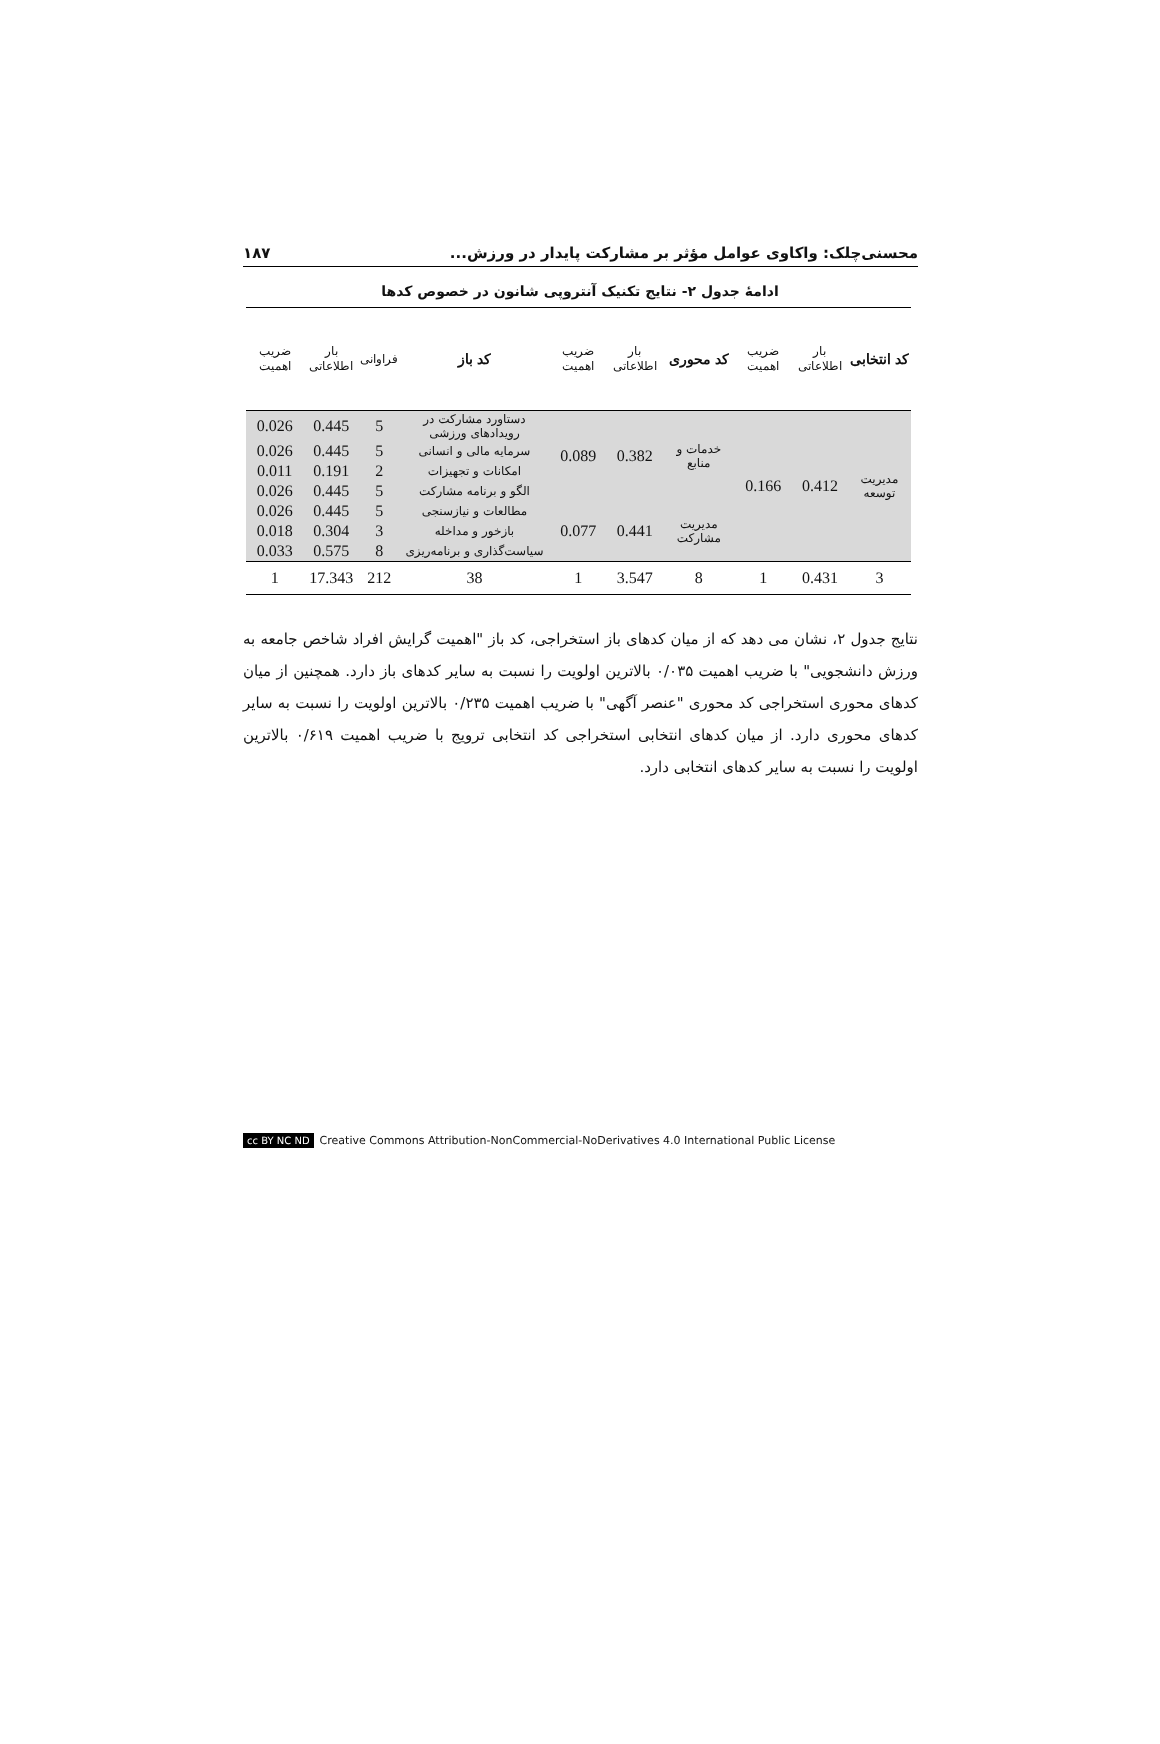محسنی‌چلک: واکاوی عوامل مؤثر بر مشارکت پایدار در ورزش... ۱۸۷
ادامهٔ جدول ۲- نتایج تکنیک آنتروپی شانون در خصوص کدها
| کد انتخابی | بار اطلاعاتی | ضریب اهمیت | کد محوری | بار اطلاعاتی | ضریب اهمیت | کد باز | فراوانی | بار اطلاعاتی | ضریب اهمیت |
| --- | --- | --- | --- | --- | --- | --- | --- | --- | --- |
| مدیریت توسعه | 0.412 | 0.166 | خدمات و منابع | 0.382 | 0.089 | دستاورد مشارکت در رویدادهای ورزشی | 5 | 0.445 | 0.026 |
| | | | | | | سرمایه مالی و انسانی | 5 | 0.445 | 0.026 |
| | | | | | | امکانات و تجهیزات | 2 | 0.191 | 0.011 |
| | | | | | | الگو و برنامه مشارکت | 5 | 0.445 | 0.026 |
| | | | مدیریت مشارکت | 0.441 | 0.077 | مطالعات و نیازسنجی | 5 | 0.445 | 0.026 |
| | | | | | | بازخور و مداخله | 3 | 0.304 | 0.018 |
| | | | | | | سیاست‌گذاری و برنامه‌ریزی | 8 | 0.575 | 0.033 |
| 3 | 0.431 | 1 | 8 | 3.547 | 1 | 38 | 212 | 17.343 | 1 |
نتایج جدول ۲، نشان می دهد که از میان کدهای باز استخراجی، کد باز "اهمیت گرایش افراد شاخص جامعه به ورزش دانشجویی" با ضریب اهمیت ۰/۰۳۵ بالاترین اولویت را نسبت به سایر کدهای باز دارد. همچنین از میان کدهای محوری استخراجی کد محوری "عنصر آگهی" با ضریب اهمیت ۰/۲۳۵ بالاترین اولویت را نسبت به سایر کدهای محوری دارد. از میان کدهای انتخابی استخراجی کد انتخابی ترویج با ضریب اهمیت ۰/۶۱۹ بالاترین اولویت را نسبت به سایر کدهای انتخابی دارد.
cc BY NC ND Creative Commons Attribution-NonCommercial-NoDerivatives 4.0 International Public License